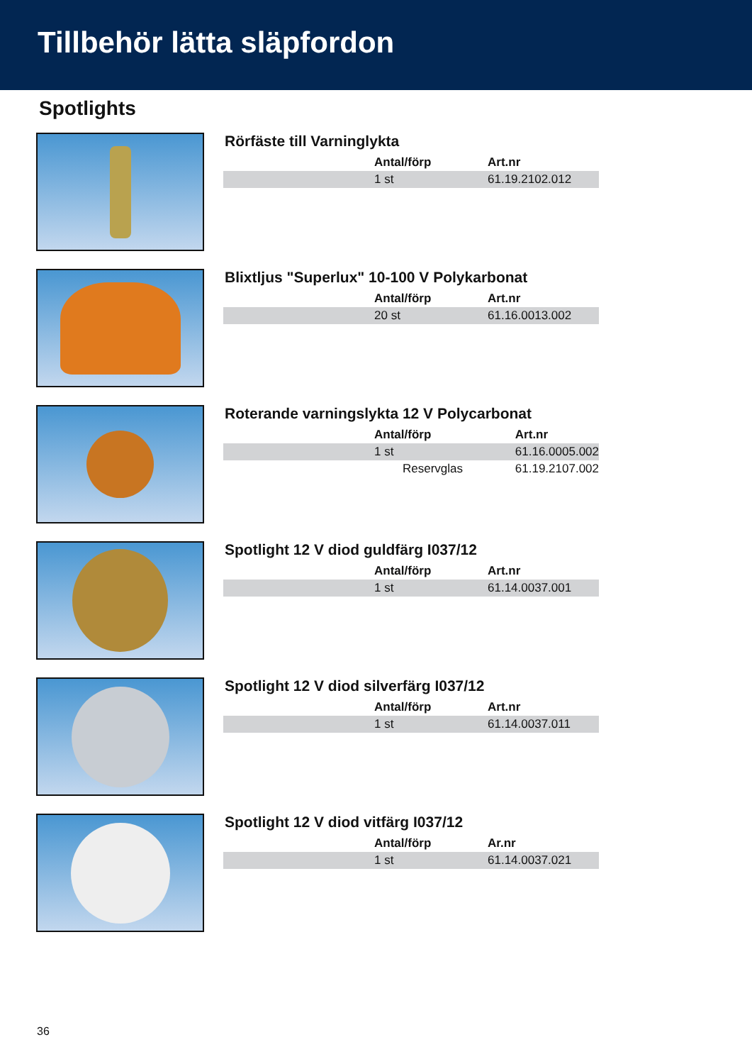Tillbehör lätta släpfordon
Spotlights
Rörfäste till Varninglykta
| Antal/förp | Art.nr |
| --- | --- |
| 1 st | 61.19.2102.012 |
Blixtljus "Superlux" 10-100 V Polykarbonat
| Antal/förp | Art.nr |
| --- | --- |
| 20 st | 61.16.0013.002 |
Roterande varningslykta 12 V Polycarbonat
| Antal/förp | Art.nr |
| --- | --- |
| 1 st | 61.16.0005.002 |
| Reservglas | 61.19.2107.002 |
Spotlight 12 V diod guldfärg I037/12
| Antal/förp | Art.nr |
| --- | --- |
| 1 st | 61.14.0037.001 |
Spotlight 12 V diod silverfärg I037/12
| Antal/förp | Art.nr |
| --- | --- |
| 1 st | 61.14.0037.011 |
Spotlight 12 V diod vitfärg I037/12
| Antal/förp | Ar.nr |
| --- | --- |
| 1 st | 61.14.0037.021 |
36